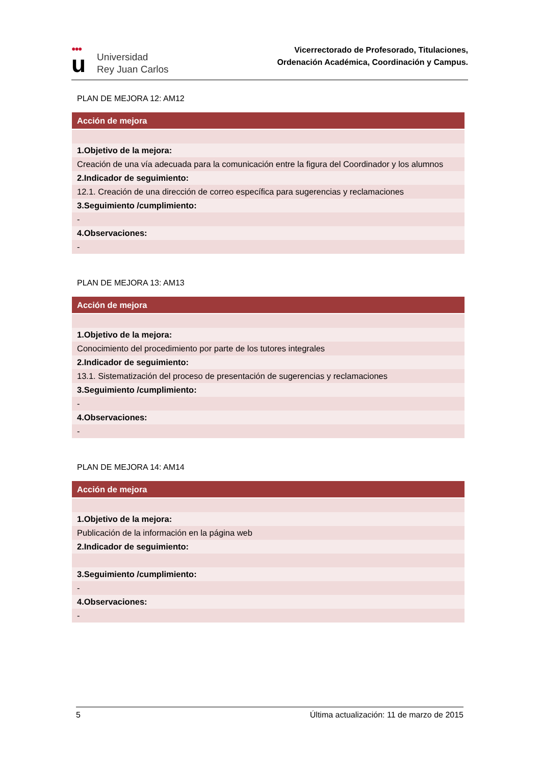●●●
u
Universidad
Rey Juan Carlos
Vicerrectorado de Profesorado, Titulaciones,
Ordenación Académica, Coordinación y Campus.
PLAN DE MEJORA 12: AM12
| Acción de mejora |
| --- |
| 1.Objetivo de la mejora: |
| Creación de una vía adecuada para la comunicación entre la figura del Coordinador y los alumnos |
| 2.Indicador de seguimiento: |
| 12.1. Creación de una dirección de correo específica para sugerencias y reclamaciones |
| 3.Seguimiento /cumplimiento: |
| - |
| 4.Observaciones: |
| - |
PLAN DE MEJORA 13: AM13
| Acción de mejora |
| --- |
| 1.Objetivo de la mejora: |
| Conocimiento del procedimiento por parte de los tutores integrales |
| 2.Indicador de seguimiento: |
| 13.1. Sistematización del proceso de presentación de sugerencias y reclamaciones |
| 3.Seguimiento /cumplimiento: |
| - |
| 4.Observaciones: |
| - |
PLAN DE MEJORA 14: AM14
| Acción de mejora |
| --- |
| 1.Objetivo de la mejora: |
| Publicación de la información en la página web |
| 2.Indicador de seguimiento: |
| 3.Seguimiento /cumplimiento: |
| - |
| 4.Observaciones: |
| - |
5 Última actualización: 11 de marzo de 2015